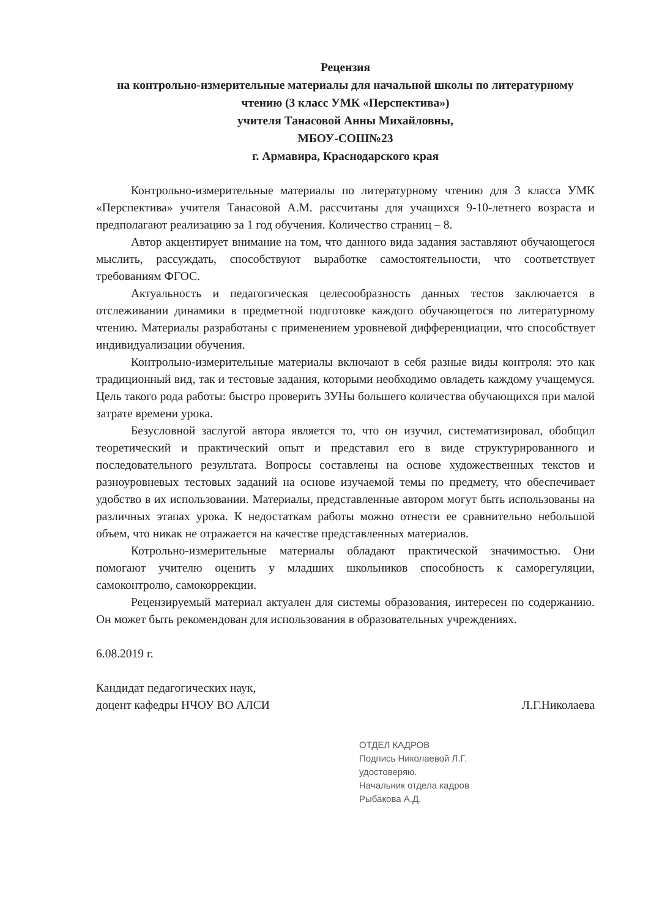Рецензия
на контрольно-измерительные материалы для начальной школы по литературному чтению (3 класс УМК «Перспектива»)
учителя Танасовой Анны Михайловны,
МБОУ-СОШ№23
г. Армавира, Краснодарского края
Контрольно-измерительные материалы по литературному чтению для 3 класса УМК «Перспектива» учителя Танасовой А.М. рассчитаны для учащихся 9-10-летнего возраста и предполагают реализацию за 1 год обучения. Количество страниц – 8.
Автор акцентирует внимание на том, что данного вида задания заставляют обучающегося мыслить, рассуждать, способствуют выработке самостоятельности, что соответствует требованиям ФГОС.
Актуальность и педагогическая целесообразность данных тестов заключается в отслеживании динамики в предметной подготовке каждого обучающегося по литературному чтению. Материалы разработаны с применением уровневой дифференциации, что способствует индивидуализации обучения.
Контрольно-измерительные материалы включают в себя разные виды контроля: это как традиционный вид, так и тестовые задания, которыми необходимо овладеть каждому учащемуся. Цель такого рода работы: быстро проверить ЗУНы большего количества обучающихся при малой затрате времени урока.
Безусловной заслугой автора является то, что он изучил, систематизировал, обобщил теоретический и практический опыт и представил его в виде структурированного и последовательного результата. Вопросы составлены на основе художественных текстов и разноуровневых тестовых заданий на основе изучаемой темы по предмету, что обеспечивает удобство в их использовании. Материалы, представленные автором могут быть использованы на различных этапах урока. К недостаткам работы можно отнести ее сравнительно небольшой объем, что никак не отражается на качестве представленных материалов.
Котрольно-измерительные материалы обладают практической значимостью. Они помогают учителю оценить у младших школьников способность к саморегуляции, самоконтролю, самокоррекции.
Рецензируемый материал актуален для системы образования, интересен по содержанию. Он может быть рекомендован для использования в образовательных учреждениях.
6.08.2019 г.
Кандидат педагогических наук,
доцент кафедры НЧОУ ВО АЛСИ
Л.Г.Николаева
ОТДЕЛ КАДРОВ
Подпись Николаевой Л.Г.
удостоверяю.
Начальник отдела кадров
Рыбакова А.Д.